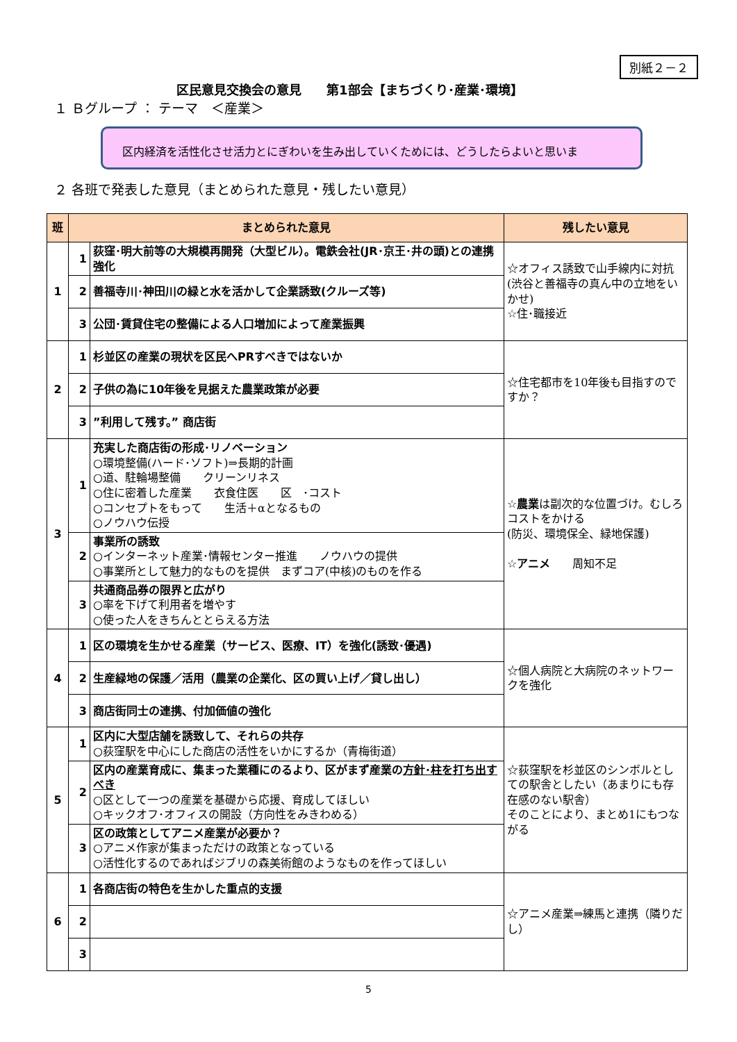別紙２－２
区民意見交換会の意見　　第1部会【まちづくり･産業･環境】
１ Ｂグループ ： テーマ　＜産業＞
区内経済を活性化させ活力とにぎわいを生み出していくためには、どうしたらよいと思いま
２ 各班で発表した意見（まとめられた意見・残したい意見）
| 班 | まとめられた意見 | | 残したい意見 |
| --- | --- | --- | --- |
| 1 | 1 | 荻窪･明大前等の大規模再開発（大型ビル）。電鉄会社(JR･京王･井の頭)との連携強化 | ☆オフィス誘致で山手線内に対抗(渋谷と善福寺の真ん中の立地をいかせ) ☆住･職接近 |
| | 2 | 善福寺川･神田川の緑と水を活かして企業誘致(クルーズ等) | |
| | 3 | 公団･賃貸住宅の整備による人口増加によって産業振興 | |
| 2 | 1 | 杉並区の産業の現状を区民へPRすべきではないか | ☆住宅都市を10年後も目指すのですか？ |
| | 2 | 子供の為に10年後を見据えた農業政策が必要 | |
| | 3 | ”利用して残す。” 商店街 | |
| 3 | 1 | 充実した商店街の形成･リノベーション ○環境整備(ハード･ソフト)⇒長期的計画 ○道、駐輪場整備 クリーンリネス ○住に密着した産業 衣食住医 区 ･コスト ○コンセプトをもって 生活＋αとなるもの ○ノウハウ伝授 | ☆ 農業 は副次的な位置づけ。むしろコストをかける (防災、環境保全、緑地保護) ☆ アニメ 周知不足 |
| | 2 | 事業所の誘致 ○インターネット産業･情報センター推進 ノウハウの提供 ○事業所として魅力的なものを提供 まずコア(中核)のものを作る | |
| | 3 | 共通商品券の限界と広がり ○率を下げて利用者を増やす ○使った人をきちんととらえる方法 | |
| 4 | 1 | 区の環境を生かせる産業（サービス、医療、IT）を強化(誘致･優遇) | ☆個人病院と大病院のネットワークを強化 |
| | 2 | 生産緑地の保護／活用（農業の企業化、区の買い上げ／貸し出し） | |
| | 3 | 商店街同士の連携、付加価値の強化 | |
| 5 | 1 | 区内に大型店舗を誘致して、それらの共存 ○荻窪駅を中心にした商店の活性をいかにするか（青梅街道） | ☆荻窪駅を杉並区のシンボルとしての駅舎としたい（あまりにも存在感のない駅舎） そのことにより、まとめ1にもつながる |
| | 2 | 区内の産業育成に、集まった業種にのるより、区がまず産業の 方針･柱を打ち出すべき ○区として一つの産業を基礎から応援、育成してほしい ○キックオフ･オフィスの開設（方向性をみきわめる） | |
| | 3 | 区の政策としてアニメ産業が必要か？ ○アニメ作家が集まっただけの政策となっている ○活性化するのであればジブリの森美術館のようなものを作ってほしい | |
| 6 | 1 | 各商店街の特色を生かした重点的支援 | ☆アニメ産業⇒練馬と連携（隣りだし） |
| | 2 | | |
| | 3 | | |
5